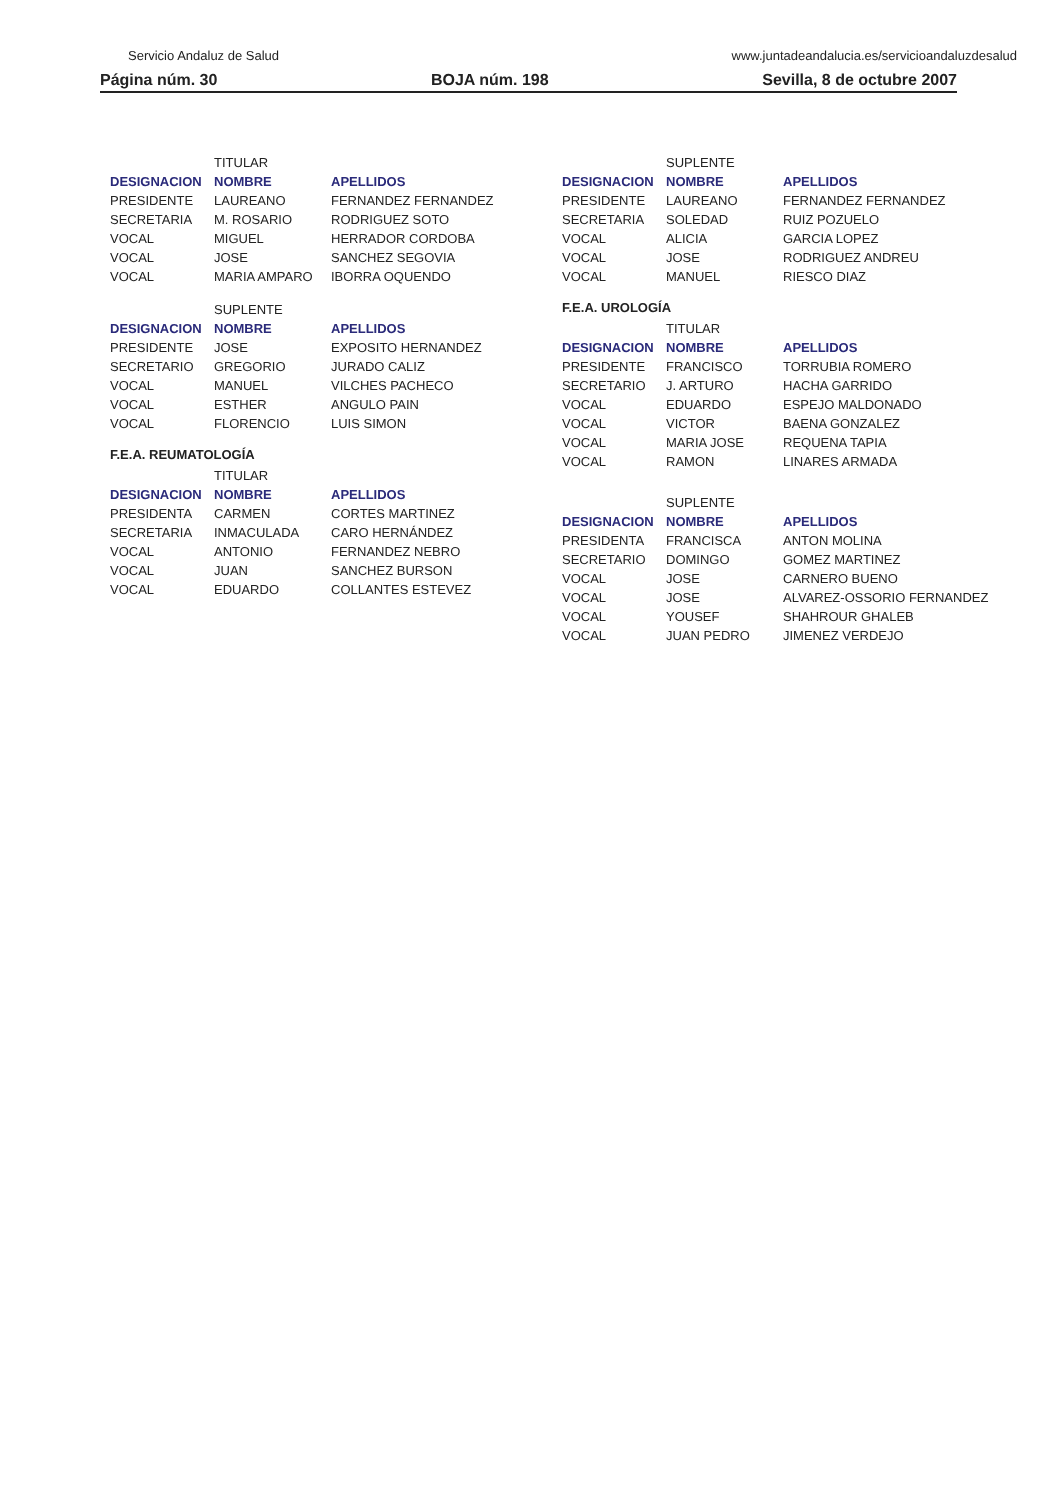Servicio Andaluz de Salud www.juntadeandalucia.es/servicioandaluzdesalud
Página núm. 30 BOJA núm. 198 Sevilla, 8 de octubre 2007
| | TITULAR | |
| DESIGNACION | NOMBRE | APELLIDOS |
| PRESIDENTE | LAUREANO | FERNANDEZ FERNANDEZ |
| SECRETARIA | M. ROSARIO | RODRIGUEZ SOTO |
| VOCAL | MIGUEL | HERRADOR CORDOBA |
| VOCAL | JOSE | SANCHEZ SEGOVIA |
| VOCAL | MARIA AMPARO | IBORRA OQUENDO |
| | SUPLENTE | |
| DESIGNACION | NOMBRE | APELLIDOS |
| PRESIDENTE | JOSE | EXPOSITO HERNANDEZ |
| SECRETARIO | GREGORIO | JURADO CALIZ |
| VOCAL | MANUEL | VILCHES PACHECO |
| VOCAL | ESTHER | ANGULO PAIN |
| VOCAL | FLORENCIO | LUIS SIMON |
F.E.A. REUMATOLOGÍA
| | TITULAR | |
| DESIGNACION | NOMBRE | APELLIDOS |
| PRESIDENTA | CARMEN | CORTES MARTINEZ |
| SECRETARIA | INMACULADA | CARO HERNÁNDEZ |
| VOCAL | ANTONIO | FERNANDEZ NEBRO |
| VOCAL | JUAN | SANCHEZ BURSON |
| VOCAL | EDUARDO | COLLANTES ESTEVEZ |
| | SUPLENTE | |
| DESIGNACION | NOMBRE | APELLIDOS |
| PRESIDENTE | LAUREANO | FERNANDEZ FERNANDEZ |
| SECRETARIA | SOLEDAD | RUIZ POZUELO |
| VOCAL | ALICIA | GARCIA LOPEZ |
| VOCAL | JOSE | RODRIGUEZ ANDREU |
| VOCAL | MANUEL | RIESCO DIAZ |
F.E.A. UROLOGÍA
| | TITULAR | |
| DESIGNACION | NOMBRE | APELLIDOS |
| PRESIDENTE | FRANCISCO | TORRUBIA ROMERO |
| SECRETARIO | J. ARTURO | HACHA GARRIDO |
| VOCAL | EDUARDO | ESPEJO MALDONADO |
| VOCAL | VICTOR | BAENA GONZALEZ |
| VOCAL | MARIA JOSE | REQUENA TAPIA |
| VOCAL | RAMON | LINARES ARMADA |
| | SUPLENTE | |
| DESIGNACION | NOMBRE | APELLIDOS |
| PRESIDENTA | FRANCISCA | ANTON MOLINA |
| SECRETARIO | DOMINGO | GOMEZ MARTINEZ |
| VOCAL | JOSE | CARNERO BUENO |
| VOCAL | JOSE | ALVAREZ-OSSORIO FERNANDEZ |
| VOCAL | YOUSEF | SHAHROUR GHALEB |
| VOCAL | JUAN PEDRO | JIMENEZ VERDEJO |